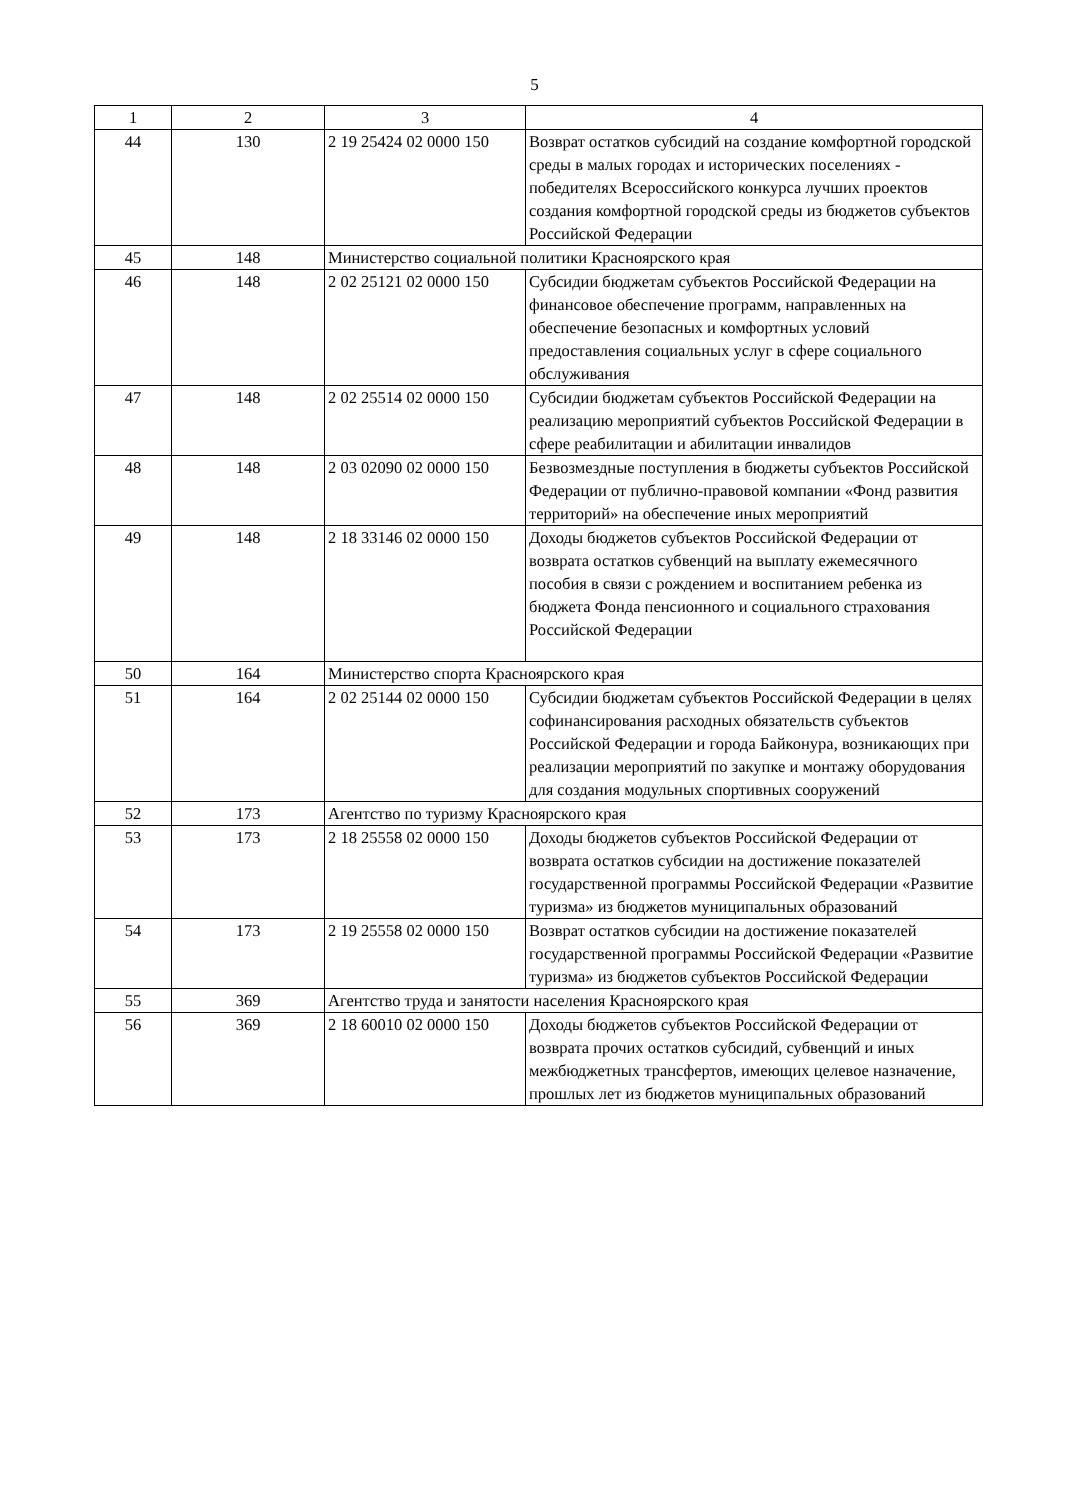5
| 1 | 2 | 3 | 4 |
| --- | --- | --- | --- |
| 44 | 130 | 2 19 25424 02 0000 150 | Возврат остатков субсидий на создание комфортной городской среды в малых городах и исторических поселениях - победителях Всероссийского конкурса лучших проектов создания комфортной городской среды из бюджетов субъектов Российской Федерации |
| 45 | 148 | Министерство социальной политики Красноярского края | |
| 46 | 148 | 2 02 25121 02 0000 150 | Субсидии бюджетам субъектов Российской Федерации на финансовое обеспечение программ, направленных на обеспечение безопасных и комфортных условий предоставления социальных услуг в сфере социального обслуживания |
| 47 | 148 | 2 02 25514 02 0000 150 | Субсидии бюджетам субъектов Российской Федерации на реализацию мероприятий субъектов Российской Федерации в сфере реабилитации и абилитации инвалидов |
| 48 | 148 | 2 03 02090 02 0000 150 | Безвозмездные поступления в бюджеты субъектов Российской Федерации от публично-правовой компании «Фонд развития территорий» на обеспечение иных мероприятий |
| 49 | 148 | 2 18 33146 02 0000 150 | Доходы бюджетов субъектов Российской Федерации от возврата остатков субвенций на выплату ежемесячного пособия в связи с рождением и воспитанием ребенка из бюджета Фонда пенсионного и социального страхования Российской Федерации |
| 50 | 164 | Министерство спорта Красноярского края | |
| 51 | 164 | 2 02 25144 02 0000 150 | Субсидии бюджетам субъектов Российской Федерации в целях софинансирования расходных обязательств субъектов Российской Федерации и города Байконура, возникающих при реализации мероприятий по закупке и монтажу оборудования для создания модульных спортивных сооружений |
| 52 | 173 | Агентство по туризму Красноярского края | |
| 53 | 173 | 2 18 25558 02 0000 150 | Доходы бюджетов субъектов Российской Федерации от возврата остатков субсидии на достижение показателей государственной программы Российской Федерации «Развитие туризма» из бюджетов муниципальных образований |
| 54 | 173 | 2 19 25558 02 0000 150 | Возврат остатков субсидии на достижение показателей государственной программы Российской Федерации «Развитие туризма» из бюджетов субъектов Российской Федерации |
| 55 | 369 | Агентство труда и занятости населения Красноярского края | |
| 56 | 369 | 2 18 60010 02 0000 150 | Доходы бюджетов субъектов Российской Федерации от возврата прочих остатков субсидий, субвенций и иных межбюджетных трансфертов, имеющих целевое назначение, прошлых лет из бюджетов муниципальных образований |